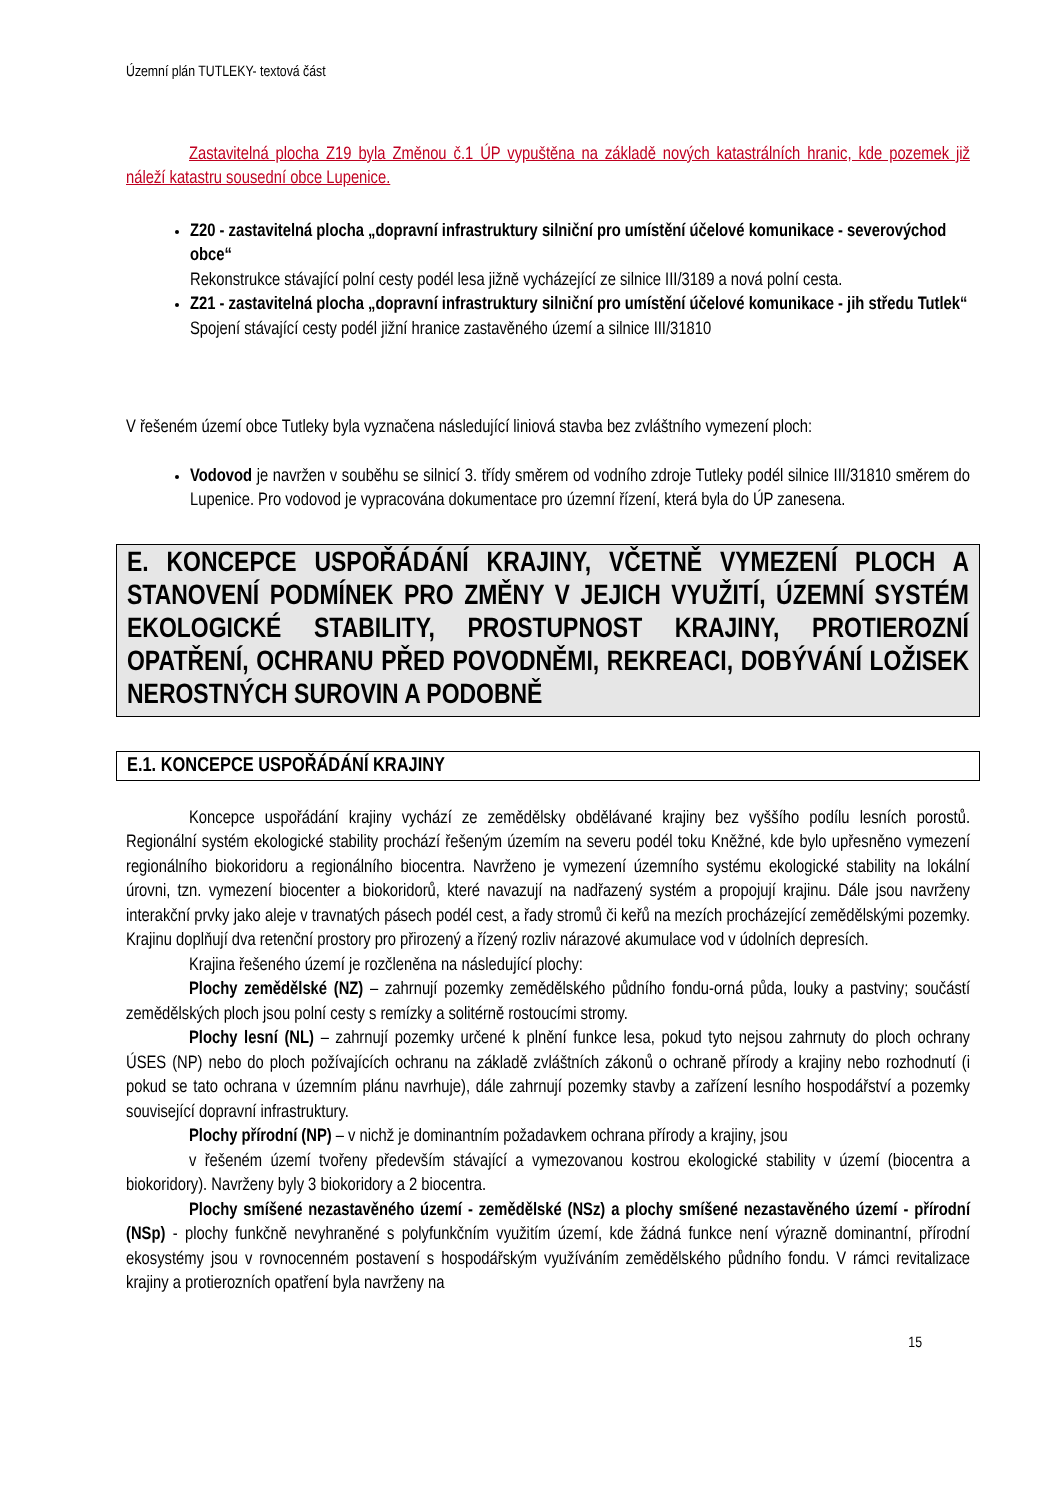Územní plán TUTLEKY- textová část
Zastavitelná plocha Z19 byla Změnou č.1 ÚP vypuštěna na základě nových katastrálních hranic, kde pozemek již náleží katastru sousední obce Lupenice.
Z20 - zastavitelná plocha „dopravní infrastruktury silniční pro umístění účelové komunikace - severovýchod obce“
Rekonstrukce stávající polní cesty podél lesa jižně vycházející ze silnice III/3189 a nová polní cesta.
Z21 - zastavitelná plocha „dopravní infrastruktury silniční pro umístění účelové komunikace - jih středu Tutlek“
Spojení stávající cesty podél jižní hranice zastavěného území a silnice III/31810
V řešeném území obce Tutleky byla vyznačena následující liniová stavba bez zvláštního vymezení ploch:
Vodovod je navržen v souběhu se silnicí 3. třídy směrem od vodního zdroje Tutleky podél silnice III/31810 směrem do Lupenice. Pro vodovod je vypracována dokumentace pro územní řízení, která byla do ÚP zanesena.
E. KONCEPCE USPOŘÁDÁNÍ KRAJINY, VČETNĚ VYMEZENÍ PLOCH A STANOVENÍ PODMÍNEK PRO ZMĚNY V JEJICH VYUŽITÍ, ÚZEMNÍ SYSTÉM EKOLOGICKÉ STABILITY, PROSTUPNOST KRAJINY, PROTIEROZNÍ OPATŘENÍ, OCHRANU PŘED POVODNĚMI, REKREACI, DOBÝVÁNÍ LOŽISEK NEROSTNÝCH SUROVIN A PODOBNĚ
E.1. KONCEPCE USPOŘÁDÁNÍ KRAJINY
Koncepce uspořádání krajiny vychází ze zemědělsky obdělávané krajiny bez vyššího podílu lesních porostů. Regionální systém ekologické stability prochází řešeným územím na severu podél toku Kněžné, kde bylo upřesněno vymezení regionálního biokoridoru a regionálního biocentra. Navrženo je vymezení územního systému ekologické stability na lokální úrovni, tzn. vymezení biocenter a biokoridorů, které navazují na nadřazený systém a propojují krajinu. Dále jsou navrženy interakční prvky jako aleje v travnatých pásech podél cest, a řady stromů či keřů na mezích procházející zemědělskými pozemky. Krajinu doplňují dva retenční prostory pro přirozený a řízený rozliv nárazové akumulace vod v údolních depresích.
Krajina řešeného území je rozčleněna na následující plochy:
Plochy zemědělské (NZ) – zahrnují pozemky zemědělského půdního fondu-orná půda, louky a pastviny; součástí zemědělských ploch jsou polní cesty s remízky a solitérně rostoucími stromy.
Plochy lesní (NL) – zahrnují pozemky určené k plnění funkce lesa, pokud tyto nejsou zahrnuty do ploch ochrany ÚSES (NP) nebo do ploch požívajících ochranu na základě zvláštních zákonů o ochraně přírody a krajiny nebo rozhodnutí (i pokud se tato ochrana v územním plánu navrhuje), dále zahrnují pozemky stavby a zařízení lesního hospodářství a pozemky související dopravní infrastruktury.
Plochy přírodní (NP) – v nichž je dominantním požadavkem ochrana přírody a krajiny, jsou
v řešeném území tvořeny především stávající a vymezovanou kostrou ekologické stability v území (biocentra a biokoridory). Navrženy byly 3 biokoridory a 2 biocentra.
Plochy smíšené nezastavěného území - zemědělské (NSz) a plochy smíšené nezastavěného území - přírodní (NSp) - plochy funkčně nevyhraněné s polyfunkčním využitím území, kde žádná funkce není výrazně dominantní, přírodní ekosystémy jsou v rovnocenném postavení s hospodářským využíváním zemědělského půdního fondu. V rámci revitalizace krajiny a protierozních opatření byla navrženy na
15